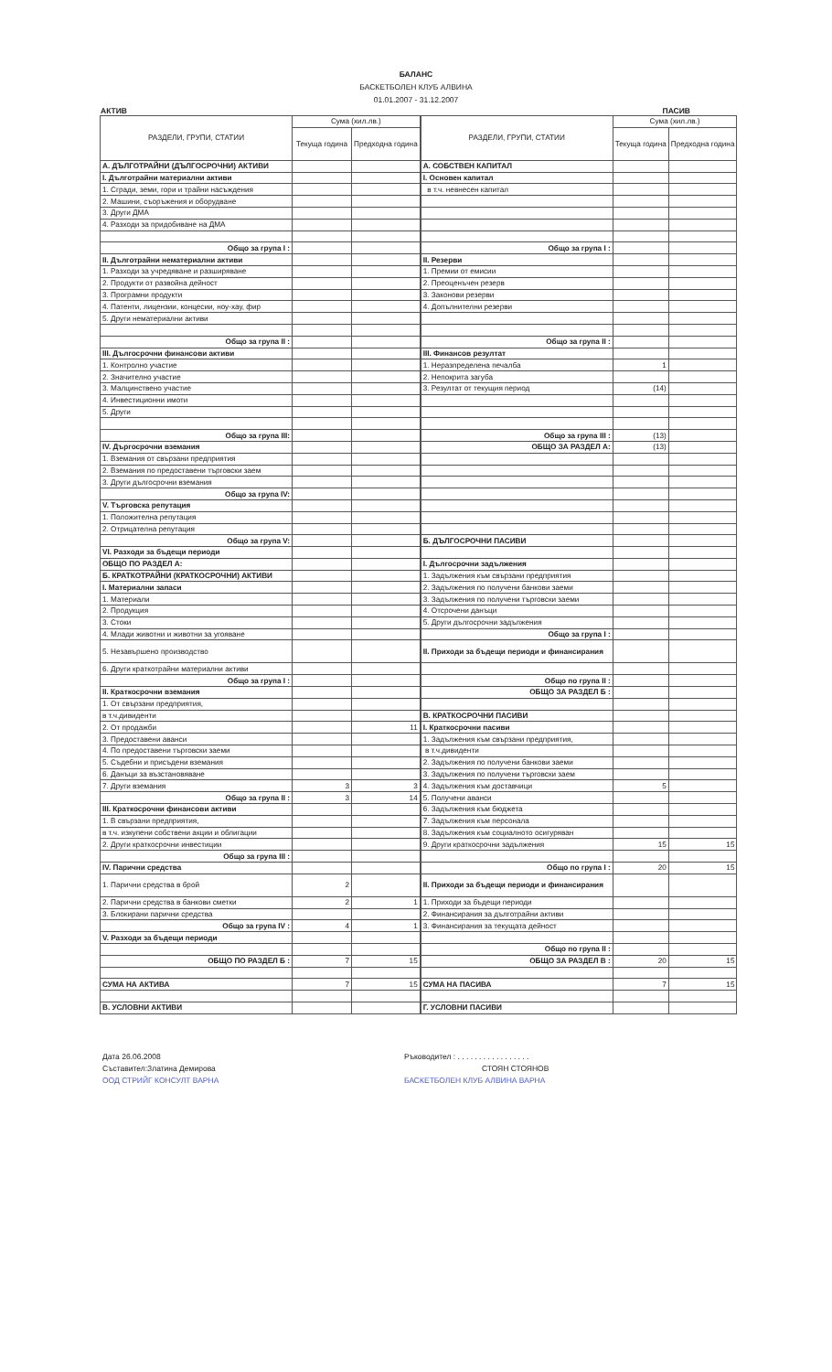БАЛАНС
БАСКЕТБОЛЕН КЛУБ АЛВИНА
01.01.2007 - 31.12.2007
АКТИВ ПАСИВ
| РАЗДЕЛИ, ГРУПИ, СТАТИИ | Сума (хил.лв.) | |
| --- | --- | --- |
| | Текуща година | Предходна година |
| А. ДЪЛГОТРАЙНИ (ДЪЛГОСРОЧНИ) АКТИВИ | | |
| I. Дълготрайни материални активи | | |
| 1. Сгради, земи, гори и трайни насъждения | | |
| 2. Машини, съоръжения и оборудване | | |
| 3. Други ДМА | | |
| 4. Разходи за придобиване на ДМА | | |
| Общо за група I : | | |
| II. Дълготрайни нематериални активи | | |
| 1. Разходи за учредяване и разширяване | | |
| 2. Продукти от развойна дейност | | |
| 3. Програмни продукти | | |
| 4. Патенти, лицензии, концесии, ноу-хау, фир | | |
| 5. Други нематериални активи | | |
| Общо за група II : | | |
| III. Дългосрочни финансови активи | | |
| 1. Контролно участие | | |
| 2. Значително участие | | |
| 3. Малцинствено участие | | |
| 4. Инвестиционни имоти | | |
| 5. Други | | |
| Общо за група III: | | |
| IV. Дъргосрочни вземания | | |
| 1. Вземания от свързани предприятия | | |
| 2. Вземания по предоставени търговски заем | | |
| 3. Други дългосрочни вземания | | |
| Общо за група IV: | | |
| V. Търговска репутация | | |
| 1. Положителна репутация | | |
| 2. Отрицателна репутация | | |
| Общо за група V: | | |
| VI. Разходи за бъдещи периоди | | |
| ОБЩО ПО РАЗДЕЛ А: | | |
| Б. КРАТКОТРАЙНИ (КРАТКОСРОЧНИ) АКТИВИ | | |
| I. Материални запаси | | |
| 1. Материали | | |
| 2. Продукция | | |
| 3. Стоки | | |
| 4. Млади животни и животни за угояване | | |
| 5. Незавършено производство | | |
| 6. Други краткотрайни материални активи | | |
| Общо за група I : | | |
| II. Краткосрочни вземания | | |
| 1. От свързани предприятия, | | |
| в т.ч.дивиденти | | |
| 2. От продажби | | 11 |
| 3. Предоставени аванси | | |
| 4. По предоставени търговски заеми | | |
| 5. Съдебни и присъдени вземания | | |
| 6. Данъци за възстановяване | | |
| 7. Други вземания | 3 | 3 |
| Общо за група II : | 3 | 14 |
| III. Краткосрочни финансови активи | | |
| 1. В свързани предприятия, | | |
| в т.ч. изкупени собствени акции и облигации | | |
| 2. Други краткосрочни инвестиции | | |
| Общо за група III : | | |
| IV. Парични средства | | |
| 1. Парични средства в брой | 2 | |
| 2. Парични средства в банкови сметки | 2 | 1 |
| 3. Блокирани парични средства | | |
| Общо за група IV : | 4 | 1 |
| V. Разходи за бъдещи периоди | | |
| ОБЩО ПО РАЗДЕЛ Б : | 7 | 15 |
| СУМА НА АКТИВА | 7 | 15 |
| В. УСЛОВНИ АКТИВИ | | |
| РАЗДЕЛИ, ГРУПИ, СТАТИИ | Сума (хил.лв.) | |
| --- | --- | --- |
| | Текуща година | Предходна година |
| А. СОБСТВЕН КАПИТАЛ | | |
| I. Основен капитал | | |
| в т.ч. невнесен капитал | | |
| Общо за група I : | | |
| II. Резерви | | |
| 1. Премии от емисии | | |
| 2. Преоценъчен резерв | | |
| 3. Законови резерви | | |
| 4. Допълнителни резерви | | |
| Общо за група II : | | |
| III. Финансов резултат | | |
| 1. Неразпределена печалба | 1 | |
| 2. Непокрита загуба | | |
| 3. Резултат от текущия период | (14) | |
| Общо за група III : | (13) | |
| ОБЩО ЗА РАЗДЕЛ А: | (13) | |
| Б. ДЪЛГОСРОЧНИ ПАСИВИ | | |
| I. Дългосрочни задължения | | |
| 1. Задължения към свързани предприятия | | |
| 2. Задължения по получени банкови заеми | | |
| 3. Задължения по получени търговски заеми | | |
| 4. Отсрочени данъци | | |
| 5. Други дългосрочни задължения | | |
| Общо за група I : | | |
| II. Приходи за бъдещи периоди и финансирания | | |
| Общо по група II : | | |
| ОБЩО ЗА РАЗДЕЛ Б : | | |
| В. КРАТКОСРОЧНИ ПАСИВИ | | |
| I. Краткосрочни пасиви | | |
| 1. Задължения към свързани предприятия, | | |
| в т.ч.дивиденти | | |
| 2. Задължения по получени банкови заеми | | |
| 3. Задължения по получени търговски заем | | |
| 4. Задължения към доставчици | 5 | |
| 5. Получени аванси | | |
| 6. Задължения към бюджета | | |
| 7. Задължения към персонала | | |
| 8. Задължения към социалното осигуряван | | |
| 9. Други краткосрочни задължения | 15 | 15 |
| Общо по група I : | 20 | 15 |
| II. Приходи за бъдещи периоди и финансирания | | |
| 1. Приходи за бъдещи периоди | | |
| 2. Финансирания за дълготрайни активи | | |
| 3. Финансирания за текущата дейност | | |
| Общо по група II : | | |
| ОБЩО ЗА РАЗДЕЛ В : | 20 | 15 |
| СУМА НА ПАСИВА | 7 | 15 |
| Г. УСЛОВНИ ПАСИВИ | | |
Дата 26.06.2008
Съставител:Златина Демирова
ООД СТРИЙГ КОНСУЛТ ВАРНА
Ръководител : . . . . . . . . . . . . . . . . .
СТОЯН СТОЯНОВ
БАСКЕТБОЛЕН КЛУБ АЛВИНА ВАРНА